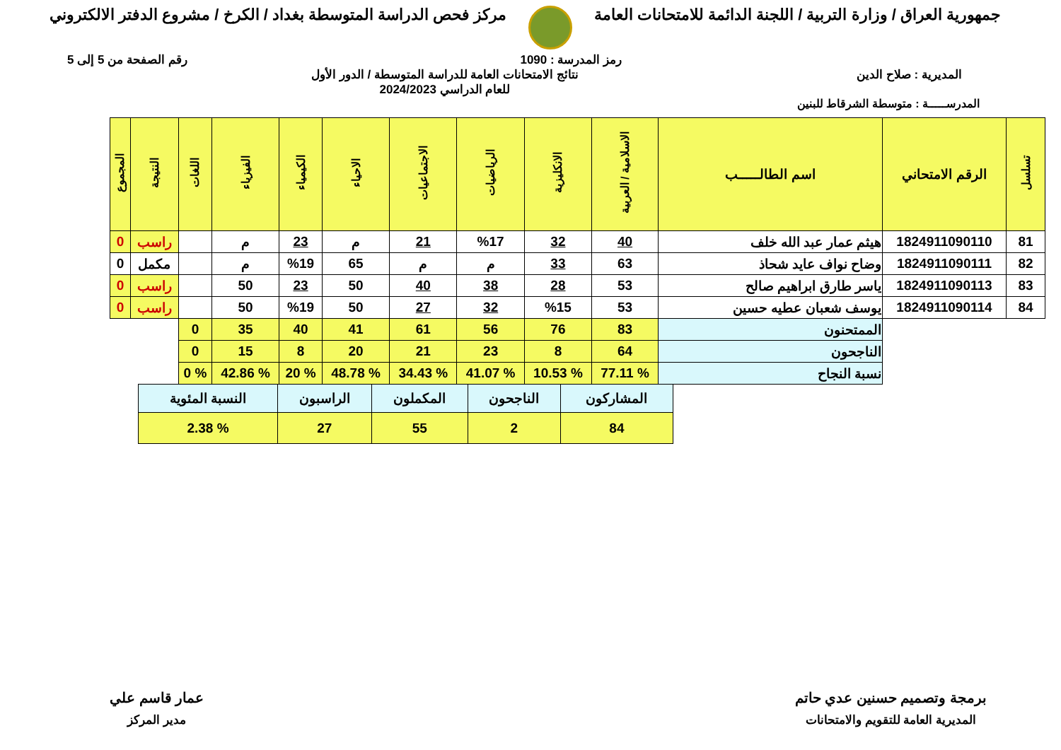جمهورية العراق / وزارة التربية / اللجنة الدائمة للامتحانات العامة
مركز فحص الدراسة المتوسطة بغداد / الكرخ / مشروع الدفتر الالكتروني
رمز المدرسة : 1090 رقم الصفحة من 5 إلى 5
المديرية : صلاح الدين نتائج الامتحانات العامة للدراسة المتوسطة / الدور الأول
للعام الدراسي 2024/2023
المدرســـــة : متوسطة الشرقاط للبنين
| تسلسل | الرقم الامتحاني | اسم الطالـــــب | الاسلامية / العربية | الانكليزية | الرياضيات | الاجتماعيات | الاحياء | الكيمياء | الفيزياء | اللغات | النتيجة | المجموع |
| --- | --- | --- | --- | --- | --- | --- | --- | --- | --- | --- | --- | --- |
| 81 | 1824911090110 | هيثم عمار عبد الله خلف | 40 | 32 | %17 | 21 | م | 23 | م | | راسب | 0 |
| 82 | 1824911090111 | وضاح نواف عايد شحاذ | 63 | 33 | م | م | 65 | %19 | م | | مكمل | 0 |
| 83 | 1824911090113 | ياسر طارق ابراهيم صالح | 53 | 28 | 38 | 40 | 50 | 23 | 50 | | راسب | 0 |
| 84 | 1824911090114 | يوسف شعبان عطيه حسين | 53 | %15 | 32 | 27 | 50 | %19 | 50 | | راسب | 0 |
| | | الممتحنون | 83 | 76 | 56 | 61 | 41 | 40 | 35 | 0 | | |
| | | الناجحون | 64 | 8 | 23 | 21 | 20 | 8 | 15 | 0 | | |
| | | نسبة النجاح | % 77.11 | % 10.53 | % 41.07 | % 34.43 | % 48.78 | % 20 | % 42.86 | % 0 | | |
| المشاركون | الناجحون | المكملون | الراسبون | النسبة المئوية |
| 84 | 2 | 55 | 27 | % 2.38 |
برمجة وتصميم حسنين عدي حاتم
المديرية العامة للتقويم والامتحانات
عمار قاسم علي
مدير المركز